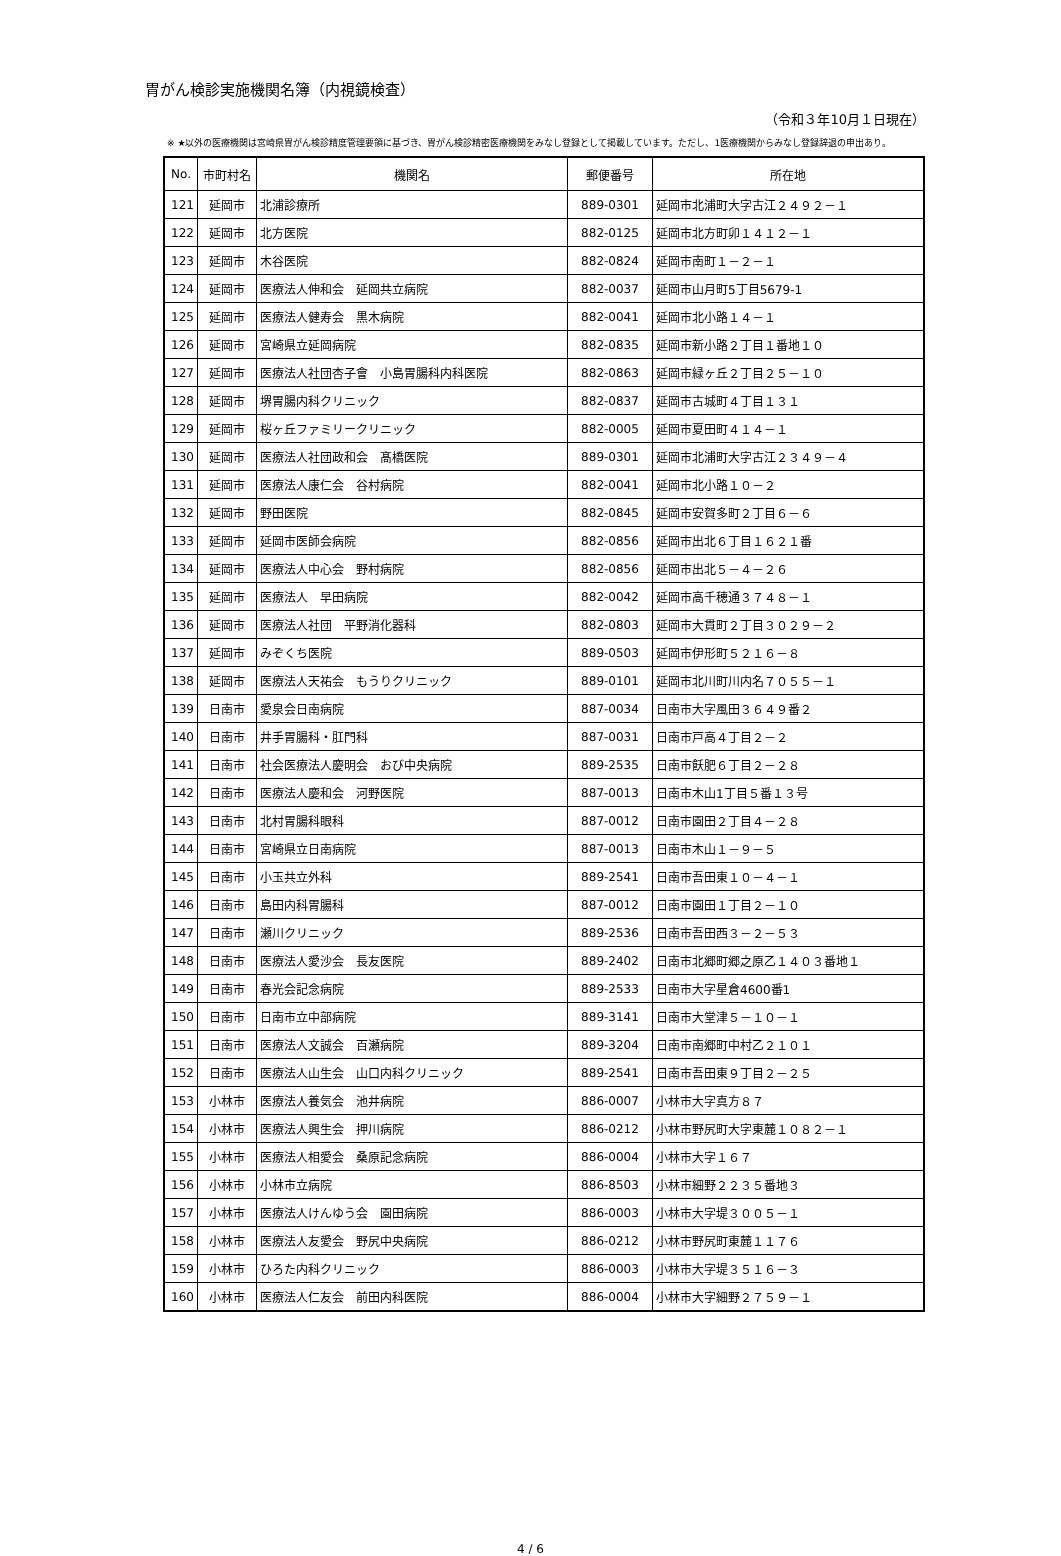胃がん検診実施機関名簿（内視鏡検査）
（令和３年10月１日現在）
※ ★以外の医療機関は宮崎県胃がん検診精度管理要領に基づき、胃がん検診精密医療機関をみなし登録として掲載しています。ただし、1医療機関からみなし登録辞退の申出あり。
| No. | 市町村名 | 機関名 | 郵便番号 | 所在地 |
| --- | --- | --- | --- | --- |
| 121 | 延岡市 | 北浦診療所 | 889-0301 | 延岡市北浦町大字古江２４９２－１ |
| 122 | 延岡市 | 北方医院 | 882-0125 | 延岡市北方町卯１４１２－１ |
| 123 | 延岡市 | 木谷医院 | 882-0824 | 延岡市南町１－２－１ |
| 124 | 延岡市 | 医療法人伸和会 延岡共立病院 | 882-0037 | 延岡市山月町5丁目5679-1 |
| 125 | 延岡市 | 医療法人健寿会 黒木病院 | 882-0041 | 延岡市北小路１４－１ |
| 126 | 延岡市 | 宮崎県立延岡病院 | 882-0835 | 延岡市新小路２丁目１番地１０ |
| 127 | 延岡市 | 医療法人社団杏子會 小島胃腸科内科医院 | 882-0863 | 延岡市緑ヶ丘２丁目２５－１０ |
| 128 | 延岡市 | 堺胃腸内科クリニック | 882-0837 | 延岡市古城町４丁目１３１ |
| 129 | 延岡市 | 桜ヶ丘ファミリークリニック | 882-0005 | 延岡市夏田町４１４－１ |
| 130 | 延岡市 | 医療法人社団政和会 髙橋医院 | 889-0301 | 延岡市北浦町大字古江２３４９－４ |
| 131 | 延岡市 | 医療法人康仁会 谷村病院 | 882-0041 | 延岡市北小路１０－２ |
| 132 | 延岡市 | 野田医院 | 882-0845 | 延岡市安賀多町２丁目６－６ |
| 133 | 延岡市 | 延岡市医師会病院 | 882-0856 | 延岡市出北６丁目１６２１番 |
| 134 | 延岡市 | 医療法人中心会 野村病院 | 882-0856 | 延岡市出北５－４－２６ |
| 135 | 延岡市 | 医療法人 早田病院 | 882-0042 | 延岡市高千穂通３７４８－１ |
| 136 | 延岡市 | 医療法人社団 平野消化器科 | 882-0803 | 延岡市大貫町２丁目３０２９－２ |
| 137 | 延岡市 | みぞくち医院 | 889-0503 | 延岡市伊形町５２１６－８ |
| 138 | 延岡市 | 医療法人天祐会 もうりクリニック | 889-0101 | 延岡市北川町川内名７０５５－１ |
| 139 | 日南市 | 愛泉会日南病院 | 887-0034 | 日南市大字風田３６４９番２ |
| 140 | 日南市 | 井手胃腸科・肛門科 | 887-0031 | 日南市戸高４丁目２－２ |
| 141 | 日南市 | 社会医療法人慶明会 おび中央病院 | 889-2535 | 日南市飫肥６丁目２－２８ |
| 142 | 日南市 | 医療法人慶和会 河野医院 | 887-0013 | 日南市木山1丁目５番１３号 |
| 143 | 日南市 | 北村胃腸科眼科 | 887-0012 | 日南市園田２丁目４－２８ |
| 144 | 日南市 | 宮崎県立日南病院 | 887-0013 | 日南市木山１－９－５ |
| 145 | 日南市 | 小玉共立外科 | 889-2541 | 日南市吾田東１０－４－１ |
| 146 | 日南市 | 島田内科胃腸科 | 887-0012 | 日南市園田１丁目２－１０ |
| 147 | 日南市 | 瀬川クリニック | 889-2536 | 日南市吾田西３－２－５３ |
| 148 | 日南市 | 医療法人愛沙会 長友医院 | 889-2402 | 日南市北郷町郷之原乙１４０３番地１ |
| 149 | 日南市 | 春光会記念病院 | 889-2533 | 日南市大字星倉4600番1 |
| 150 | 日南市 | 日南市立中部病院 | 889-3141 | 日南市大堂津５－１０－１ |
| 151 | 日南市 | 医療法人文誠会 百瀬病院 | 889-3204 | 日南市南郷町中村乙２１０１ |
| 152 | 日南市 | 医療法人山生会 山口内科クリニック | 889-2541 | 日南市吾田東９丁目２－２５ |
| 153 | 小林市 | 医療法人養気会 池井病院 | 886-0007 | 小林市大字真方８７ |
| 154 | 小林市 | 医療法人興生会 押川病院 | 886-0212 | 小林市野尻町大字東麓１０８２－１ |
| 155 | 小林市 | 医療法人相愛会 桑原記念病院 | 886-0004 | 小林市大字１６７ |
| 156 | 小林市 | 小林市立病院 | 886-8503 | 小林市細野２２３５番地３ |
| 157 | 小林市 | 医療法人けんゆう会 園田病院 | 886-0003 | 小林市大字堤３００５－１ |
| 158 | 小林市 | 医療法人友愛会 野尻中央病院 | 886-0212 | 小林市野尻町東麓１１７６ |
| 159 | 小林市 | ひろた内科クリニック | 886-0003 | 小林市大字堤３５１６－３ |
| 160 | 小林市 | 医療法人仁友会 前田内科医院 | 886-0004 | 小林市大字細野２７５９－１ |
4 / 6